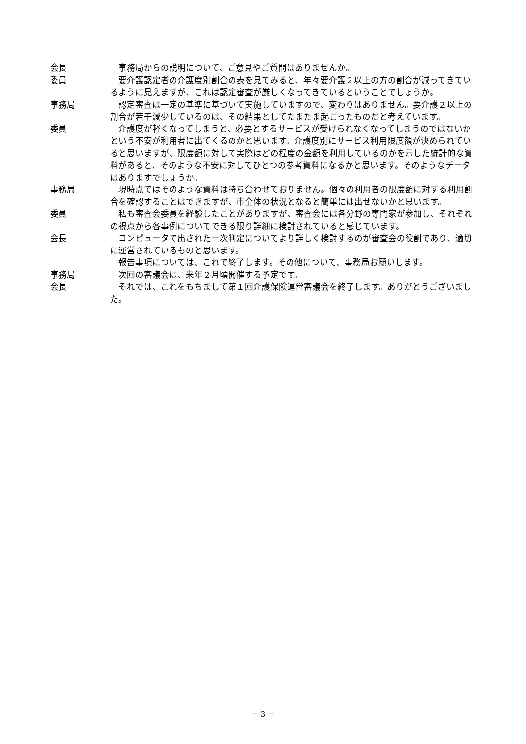会長 　事務局からの説明について、ご意見やご質問はありませんか。
委員 　要介護認定者の介護度別割合の表を見てみると、年々要介護２以上の方の割合が減ってきているように見えますが、これは認定審査が厳しくなってきているということでしょうか。
事務局 　認定審査は一定の基準に基づいて実施していますので、変わりはありません。要介護２以上の割合が若干減少しているのは、その結果としてたまたま起こったものだと考えています。
委員 　介護度が軽くなってしまうと、必要とするサービスが受けられなくなってしまうのではないかという不安が利用者に出てくるのかと思います。介護度別にサービス利用限度額が決められていると思いますが、限度額に対して実際はどの程度の金額を利用しているのかを示した統計的な資料があると、そのような不安に対してひとつの参考資料になるかと思います。そのようなデータはありますでしょうか。
事務局 　現時点ではそのような資料は持ち合わせておりません。個々の利用者の限度額に対する利用割合を確認することはできますが、市全体の状況となると簡単には出せないかと思います。
委員 　私も審査会委員を経験したことがありますが、審査会には各分野の専門家が参加し、それぞれの視点から各事例についてできる限り詳細に検討されていると感じています。
会長 　コンピュータで出された一次判定についてより詳しく検討するのが審査会の役割であり、適切に運営されているものと思います。
　報告事項については、これで終了します。その他について、事務局お願いします。
事務局 　次回の審議会は、来年２月頃開催する予定です。
会長 　それでは、これをもちまして第１回介護保険運営審議会を終了します。ありがとうございました。
－ 3 －